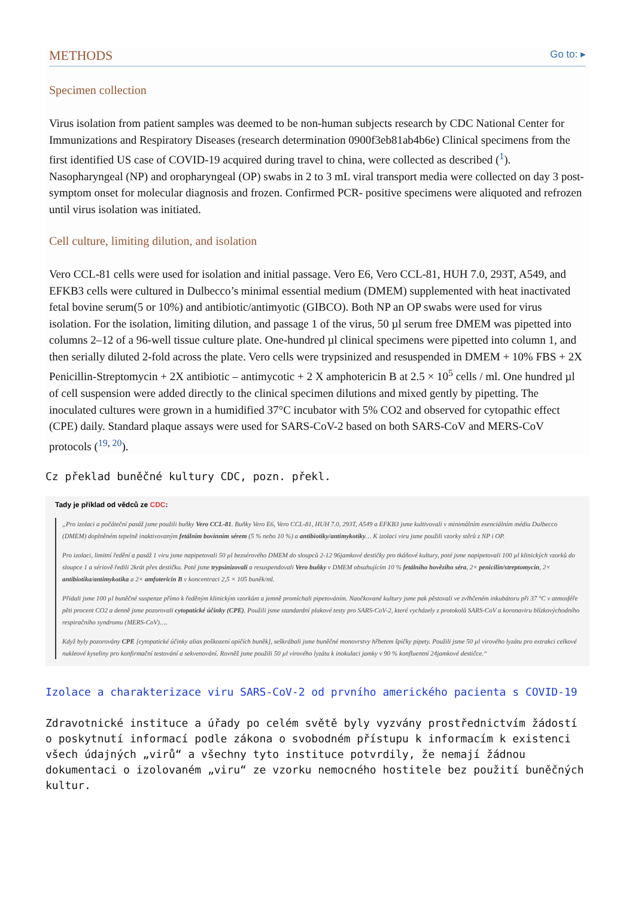METHODS
Go to: ▸
Specimen collection
Virus isolation from patient samples was deemed to be non-human subjects research by CDC National Center for Immunizations and Respiratory Diseases (research determination 0900f3eb81ab4b6e) Clinical specimens from the first identified US case of COVID-19 acquired during travel to china, were collected as described (<sup>1</sup>). Nasopharyngeal (NP) and oropharyngeal (OP) swabs in 2 to 3 mL viral transport media were collected on day 3 post-symptom onset for molecular diagnosis and frozen. Confirmed PCR- positive specimens were aliquoted and refrozen until virus isolation was initiated.
Cell culture, limiting dilution, and isolation
Vero CCL-81 cells were used for isolation and initial passage. Vero E6, Vero CCL-81, HUH 7.0, 293T, A549, and EFKB3 cells were cultured in Dulbecco’s minimal essential medium (DMEM) supplemented with heat inactivated fetal bovine serum(5 or 10%) and antibiotic/antimyotic (GIBCO). Both NP an OP swabs were used for virus isolation. For the isolation, limiting dilution, and passage 1 of the virus, 50 µl serum free DMEM was pipetted into columns 2–12 of a 96-well tissue culture plate. One-hundred µl clinical specimens were pipetted into column 1, and then serially diluted 2-fold across the plate. Vero cells were trypsinized and resuspended in DMEM + 10% FBS + 2X Penicillin-Streptomycin + 2X antibiotic – antimycotic + 2 X amphotericin B at 2.5 × 10<sup>5</sup> cells / ml. One hundred µl of cell suspension were added directly to the clinical specimen dilutions and mixed gently by pipetting. The inoculated cultures were grown in a humidified 37°C incubator with 5% CO2 and observed for cytopathic effect (CPE) daily. Standard plaque assays were used for SARS-CoV-2 based on both SARS-CoV and MERS-CoV protocols (<sup>19, 20</sup>).
Cz překlad buněčné kultury CDC, pozn. překl.
Tady je příklad od vědců ze CDC:
„Pro izolaci a počáteční pasáž jsme použili buňky Vero CCL-81. Buňky Vero E6, Vero CCL-81, HUH 7.0, 293T, A549 a EFKB3 jsme kultivovali v minimálním esenciálním médiu Dulbecco (DMEM) doplněném tepelně inaktivovaným fetálním bovinním sérem (5 % nebo 10 %) a antibiotiky/antimykotiky… K izolaci viru jsme použili vzorky stěrů z NP i OP.
Pro izolaci, limitní ředění a pasáž 1 viru jsme napipetovali 50 µl bezsérového DMEM do sloupců 2-12 96jamkové destičky pro tkáňové kultury, poté jsme napipetovali 100 µl klinických vzorků do sloupce 1 a sériově ředili 2krát přes destičku. Poté jsme trypsinizovali a resuspendovali Vero buňky v DMEM obsahujícím 10 % fetálního hovězího séra, 2× penicilin/streptomycin, 2× antibiotika/antimykotika a 2× amfotericin B v koncentraci 2,5 × 105 buněk/ml.
Přidali jsme 100 µl buněčné suspenze přímo k ředěným klinickým vzorkům a jemně promíchali pipetováním. Naočkované kultury jsme pak pěstovali ve zvlhčeném inkubátoru při 37 °C v atmosféře pěti procent CO2 a denně jsme pozorovali cytopatické účinky (CPE). Použili jsme standardní plakové testy pro SARS-CoV-2, které vycházely z protokolů SARS-CoV a koronaviru blízkovýchodního respiračního syndromu (MERS-CoV)….
Když byly pozorovány CPE [cytopatické účinky alias poškození opičích buněk], seškrábali jsme buněčné monovrstvy hřbetem špičky pipety. Použili jsme 50 µl virového lyzátu pro extrakci celkové nukleové kyseliny pro konfirmační testování a sekvenování. Rovněž jsme použili 50 µl virového lyzátu k inokulaci jamky v 90 % konfluentní 24jamkové destičce.“
Izolace a charakterizace viru SARS-CoV-2 od prvního amerického pacienta s COVID-19
Zdravotnické instituce a úřady po celém světě byly vyzvány prostřednictvím žádostí o poskytnutí informací podle zákona o svobodném přístupu k informacím k existenci všech údajných „virů“ a všechny tyto instituce potvrdily, že nemají žádnou dokumentaci o izolovaném „viru“ ze vzorku nemocného hostitele bez použití buněčných kultur.